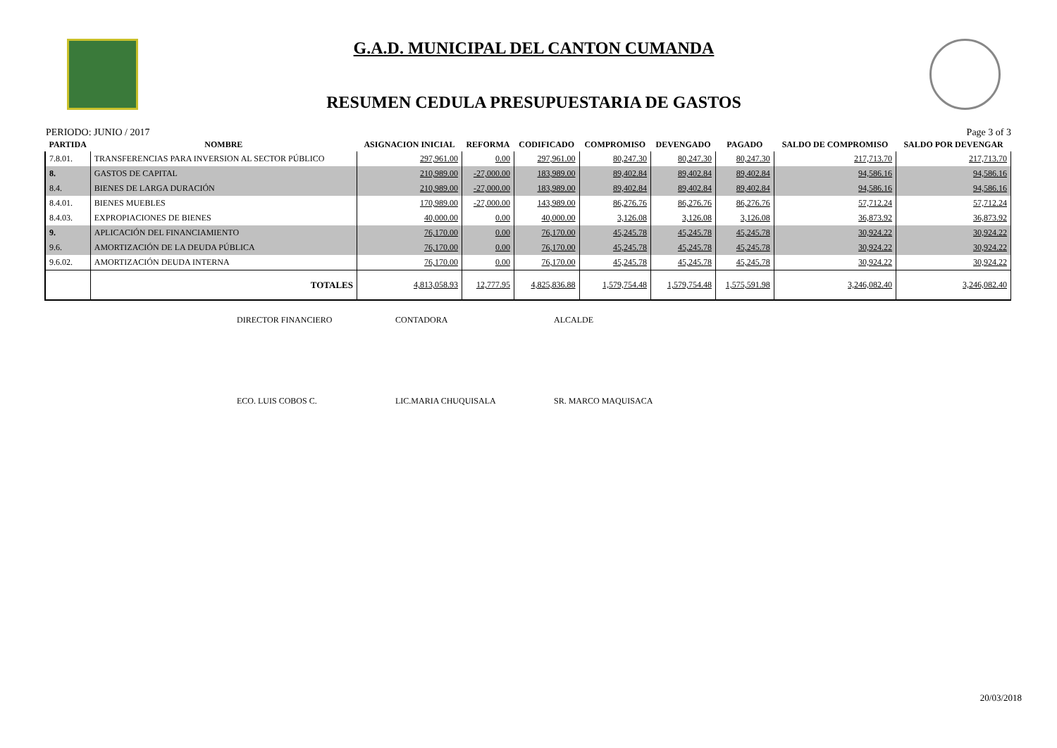G.A.D. MUNICIPAL DEL CANTON CUMANDA
RESUMEN CEDULA PRESUPUESTARIA DE GASTOS
PERIODO: JUNIO / 2017 Page 3 of 3
| PARTIDA | NOMBRE | ASIGNACION INICIAL | REFORMA | CODIFICADO | COMPROMISO | DEVENGADO | PAGADO | SALDO DE COMPROMISO | SALDO POR DEVENGAR |
| --- | --- | --- | --- | --- | --- | --- | --- | --- | --- |
| 7.8.01. | TRANSFERENCIAS PARA INVERSION AL SECTOR PÚBLICO | 297,961.00 | 0.00 | 297,961.00 | 80,247.30 | 80,247.30 | 80,247.30 | 217,713.70 | 217,713.70 |
| 8. | GASTOS DE CAPITAL | 210,989.00 | -27,000.00 | 183,989.00 | 89,402.84 | 89,402.84 | 89,402.84 | 94,586.16 | 94,586.16 |
| 8.4. | BIENES DE LARGA DURACIÓN | 210,989.00 | -27,000.00 | 183,989.00 | 89,402.84 | 89,402.84 | 89,402.84 | 94,586.16 | 94,586.16 |
| 8.4.01. | BIENES MUEBLES | 170,989.00 | -27,000.00 | 143,989.00 | 86,276.76 | 86,276.76 | 86,276.76 | 57,712.24 | 57,712.24 |
| 8.4.03. | EXPROPIACIONES DE BIENES | 40,000.00 | 0.00 | 40,000.00 | 3,126.08 | 3,126.08 | 3,126.08 | 36,873.92 | 36,873.92 |
| 9. | APLICACIÓN DEL FINANCIAMIENTO | 76,170.00 | 0.00 | 76,170.00 | 45,245.78 | 45,245.78 | 45,245.78 | 30,924.22 | 30,924.22 |
| 9.6. | AMORTIZACIÓN DE LA DEUDA PÚBLICA | 76,170.00 | 0.00 | 76,170.00 | 45,245.78 | 45,245.78 | 45,245.78 | 30,924.22 | 30,924.22 |
| 9.6.02. | AMORTIZACIÓN DEUDA INTERNA | 76,170.00 | 0.00 | 76,170.00 | 45,245.78 | 45,245.78 | 45,245.78 | 30,924.22 | 30,924.22 |
| | TOTALES | 4,813,058.93 | 12,777.95 | 4,825,836.88 | 1,579,754.48 | 1,579,754.48 | 1,575,591.98 | 3,246,082.40 | 3,246,082.40 |
DIRECTOR FINANCIERO CONTADORA ALCALDE
ECO. LUIS COBOS C. LIC.MARIA CHUQUISALA SR. MARCO MAQUISACA
20/03/2018